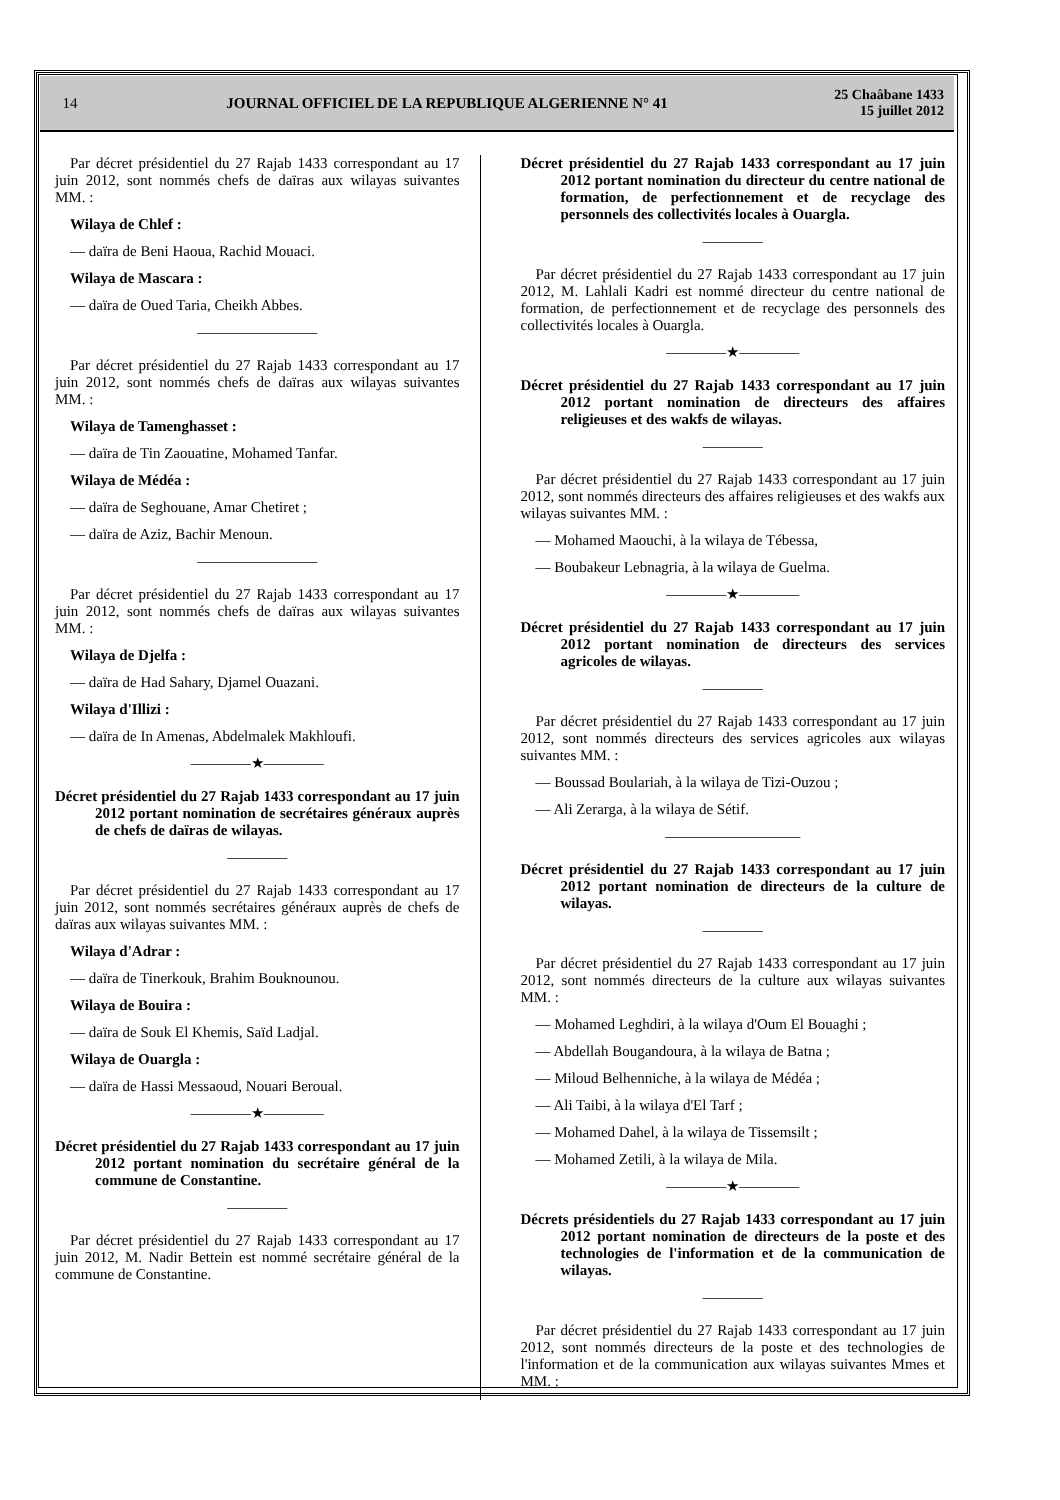14 JOURNAL OFFICIEL DE LA REPUBLIQUE ALGERIENNE N° 41 25 Chaâbane 1433
15 juillet 2012
Par décret présidentiel du 27 Rajab 1433 correspondant au 17 juin 2012, sont nommés chefs de daïras aux wilayas suivantes MM. :
Wilaya de Chlef :
— daïra de Beni Haoua, Rachid Mouaci.
Wilaya de Mascara :
— daïra de Oued Taria, Cheikh Abbes.
————————
Par décret présidentiel du 27 Rajab 1433 correspondant au 17 juin 2012, sont nommés chefs de daïras aux wilayas suivantes MM. :
Wilaya de Tamenghasset :
— daïra de Tin Zaouatine, Mohamed Tanfar.
Wilaya de Médéa :
— daïra de Seghouane, Amar Chetiret ;
— daïra de Aziz, Bachir Menoun.
————————
Par décret présidentiel du 27 Rajab 1433 correspondant au 17 juin 2012, sont nommés chefs de daïras aux wilayas suivantes MM. :
Wilaya de Djelfa :
— daïra de Had Sahary, Djamel Ouazani.
Wilaya d'Illizi :
— daïra de In Amenas, Abdelmalek Makhloufi.
————★————
Décret présidentiel du 27 Rajab 1433 correspondant au 17 juin 2012 portant nomination de secrétaires généraux auprès de chefs de daïras de wilayas.
————
Par décret présidentiel du 27 Rajab 1433 correspondant au 17 juin 2012, sont nommés secrétaires généraux auprès de chefs de daïras aux wilayas suivantes MM. :
Wilaya d'Adrar :
— daïra de Tinerkouk, Brahim Bouknounou.
Wilaya de Bouira :
— daïra de Souk El Khemis, Saïd Ladjal.
Wilaya de Ouargla :
— daïra de Hassi Messaoud, Nouari Beroual.
————★————
Décret présidentiel du 27 Rajab 1433 correspondant au 17 juin 2012 portant nomination du secrétaire général de la commune de Constantine.
————
Par décret présidentiel du 27 Rajab 1433 correspondant au 17 juin 2012, M. Nadir Bettein est nommé secrétaire général de la commune de Constantine.
Décret présidentiel du 27 Rajab 1433 correspondant au 17 juin 2012 portant nomination du directeur du centre national de formation, de perfectionnement et de recyclage des personnels des collectivités locales à Ouargla.
————
Par décret présidentiel du 27 Rajab 1433 correspondant au 17 juin 2012, M. Lahlali Kadri est nommé directeur du centre national de formation, de perfectionnement et de recyclage des personnels des collectivités locales à Ouargla.
————★————
Décret présidentiel du 27 Rajab 1433 correspondant au 17 juin 2012 portant nomination de directeurs des affaires religieuses et des wakfs de wilayas.
————
Par décret présidentiel du 27 Rajab 1433 correspondant au 17 juin 2012, sont nommés directeurs des affaires religieuses et des wakfs aux wilayas suivantes MM. :
— Mohamed Maouchi, à la wilaya de Tébessa,
— Boubakeur Lebnagria, à la wilaya de Guelma.
————★————
Décret présidentiel du 27 Rajab 1433 correspondant au 17 juin 2012 portant nomination de directeurs des services agricoles de wilayas.
————
Par décret présidentiel du 27 Rajab 1433 correspondant au 17 juin 2012, sont nommés directeurs des services agricoles aux wilayas suivantes MM. :
— Boussad Boulariah, à la wilaya de Tizi-Ouzou ;
— Ali Zerarga, à la wilaya de Sétif.
—————————
Décret présidentiel du 27 Rajab 1433 correspondant au 17 juin 2012 portant nomination de directeurs de la culture de wilayas.
————
Par décret présidentiel du 27 Rajab 1433 correspondant au 17 juin 2012, sont nommés directeurs de la culture aux wilayas suivantes MM. :
— Mohamed Leghdiri, à la wilaya d'Oum El Bouaghi ;
— Abdellah Bougandoura, à la wilaya de Batna ;
— Miloud Belhenniche, à la wilaya de Médéa ;
— Ali Taibi, à la wilaya d'El Tarf ;
— Mohamed Dahel, à la wilaya de Tissemsilt ;
— Mohamed Zetili, à la wilaya de Mila.
————★————
Décrets présidentiels du 27 Rajab 1433 correspondant au 17 juin 2012 portant nomination de directeurs de la poste et des technologies de l'information et de la communication de wilayas.
————
Par décret présidentiel du 27 Rajab 1433 correspondant au 17 juin 2012, sont nommés directeurs de la poste et des technologies de l'information et de la communication aux wilayas suivantes Mmes et MM. :